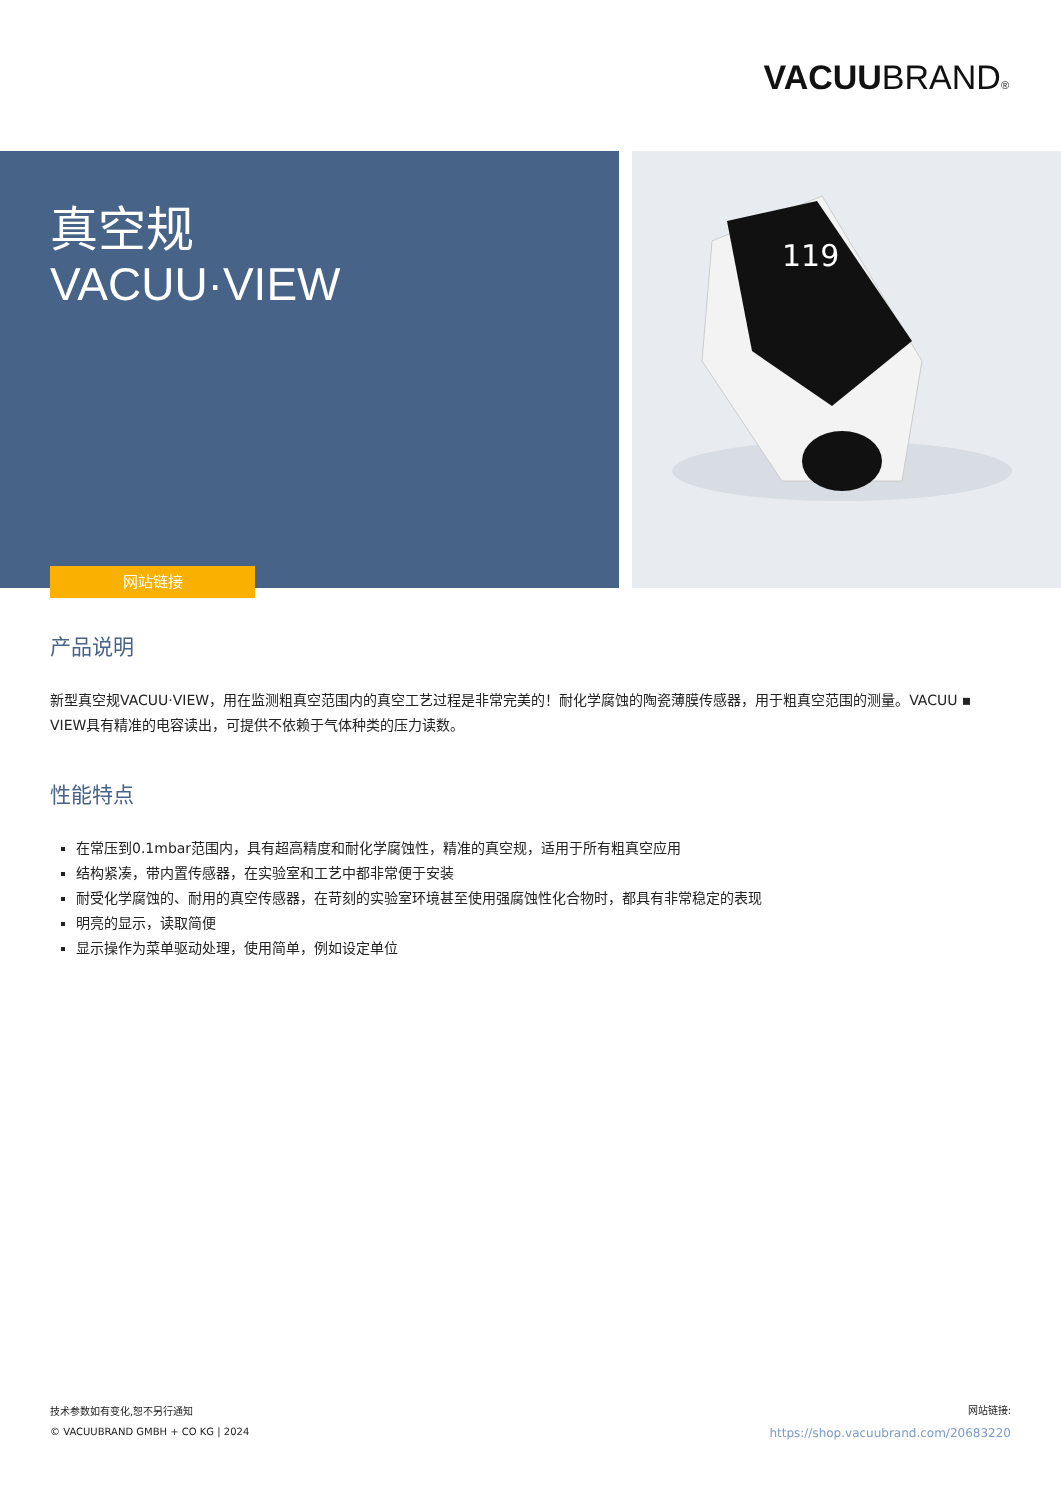VACUUBRAND®
真空规
VACUU·VIEW
网站链接
119
产品说明
新型真空规VACUU·VIEW，用在监测粗真空范围内的真空工艺过程是非常完美的！耐化学腐蚀的陶瓷薄膜传感器，用于粗真空范围的测量。VACUU ▪ VIEW具有精准的电容读出，可提供不依赖于气体种类的压力读数。
性能特点
在常压到0.1mbar范围内，具有超高精度和耐化学腐蚀性，精准的真空规，适用于所有粗真空应用
结构紧凑，带内置传感器，在实验室和工艺中都非常便于安装
耐受化学腐蚀的、耐用的真空传感器，在苛刻的实验室环境甚至使用强腐蚀性化合物时，都具有非常稳定的表现
明亮的显示，读取简便
显示操作为菜单驱动处理，使用简单，例如设定单位
技术参数如有变化,恕不另行通知
© VACUUBRAND GMBH + CO KG | 2024
网站链接:
https://shop.vacuubrand.com/20683220